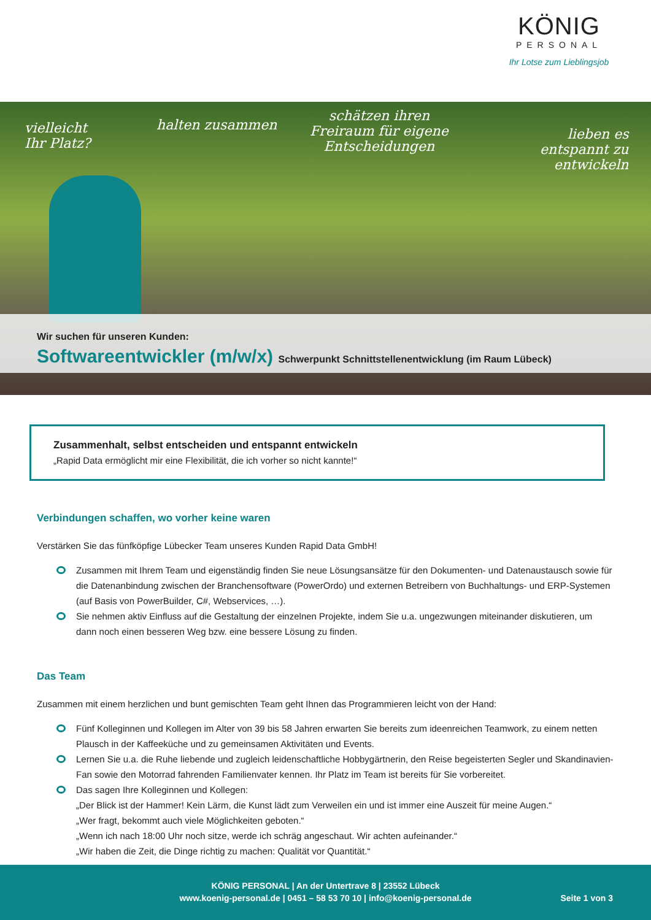KÖNIG
PERSONAL
Ihr Lotse zum Lieblingsjob
vielleicht
Ihr Platz?
halten zusammen
schätzen ihren
Freiraum für eigene
Entscheidungen
lieben es
entspannt zu
entwickeln
Wir suchen für unseren Kunden:
Softwareentwickler (m/w/x) Schwerpunkt Schnittstellenentwicklung (im Raum Lübeck)
Zusammenhalt, selbst entscheiden und entspannt entwickeln
„Rapid Data ermöglicht mir eine Flexibilität, die ich vorher so nicht kannte!“
Verbindungen schaffen, wo vorher keine waren
Verstärken Sie das fünfköpfige Lübecker Team unseres Kunden Rapid Data GmbH!
Zusammen mit Ihrem Team und eigenständig finden Sie neue Lösungsansätze für den Dokumenten- und Datenaustausch sowie für die Datenanbindung zwischen der Branchensoftware (PowerOrdo) und externen Betreibern von Buchhaltungs- und ERP-Systemen (auf Basis von PowerBuilder, C#, Webservices, …).
Sie nehmen aktiv Einfluss auf die Gestaltung der einzelnen Projekte, indem Sie u.a. ungezwungen miteinander diskutieren, um dann noch einen besseren Weg bzw. eine bessere Lösung zu finden.
Das Team
Zusammen mit einem herzlichen und bunt gemischten Team geht Ihnen das Programmieren leicht von der Hand:
Fünf Kolleginnen und Kollegen im Alter von 39 bis 58 Jahren erwarten Sie bereits zum ideenreichen Teamwork, zu einem netten Plausch in der Kaffeeküche und zu gemeinsamen Aktivitäten und Events.
Lernen Sie u.a. die Ruhe liebende und zugleich leidenschaftliche Hobbygärtnerin, den Reise begeisterten Segler und Skandinavien-Fan sowie den Motorrad fahrenden Familienvater kennen. Ihr Platz im Team ist bereits für Sie vorbereitet.
Das sagen Ihre Kolleginnen und Kollegen:
„Der Blick ist der Hammer! Kein Lärm, die Kunst lädt zum Verweilen ein und ist immer eine Auszeit für meine Augen.“
„Wer fragt, bekommt auch viele Möglichkeiten geboten.“
„Wenn ich nach 18:00 Uhr noch sitze, werde ich schräg angeschaut. Wir achten aufeinander.“
„Wir haben die Zeit, die Dinge richtig zu machen: Qualität vor Quantität.“
KÖNIG PERSONAL | An der Untertrave 8 | 23552 Lübeck
www.koenig-personal.de | 0451 – 58 53 70 10 | info@koenig-personal.de
Seite 1 von 3